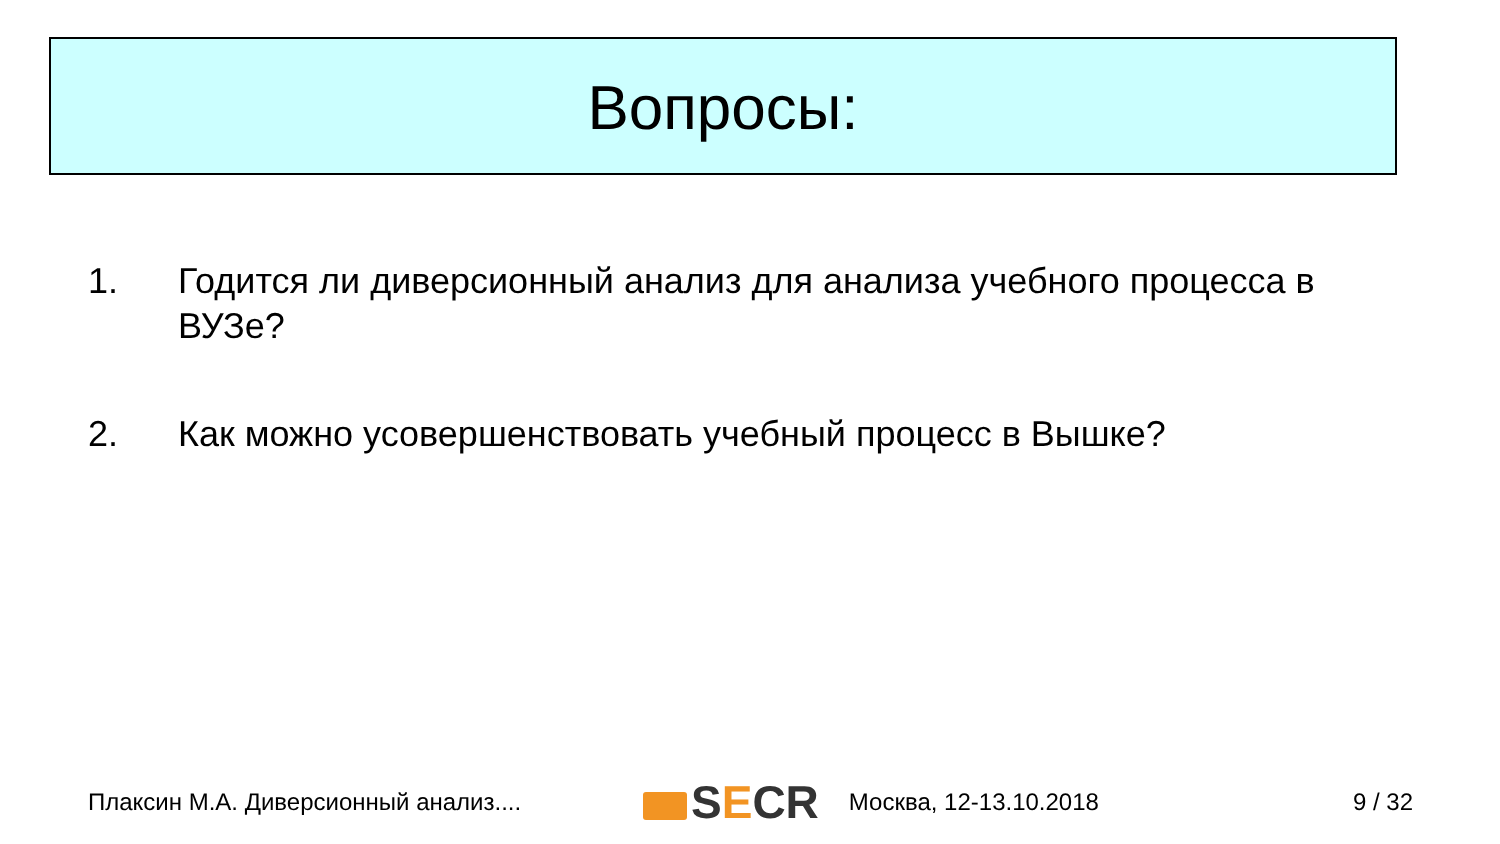Вопросы:
1. Годится ли диверсионный анализ для анализа учебного процесса в ВУЗе?
2. Как можно усовершенствовать учебный процесс в Вышке?
Плаксин М.А. Диверсионный анализ.... S E CR Москва, 12-13.10.2018 9 / 32